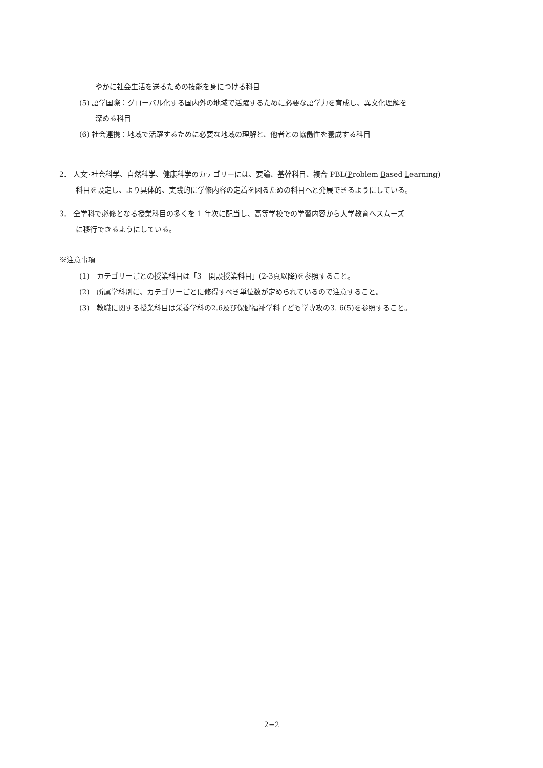やかに社会生活を送るための技能を身につける科目
(5) 語学国際：グローバル化する国内外の地域で活躍するために必要な語学力を育成し、異文化理解を
深める科目
(6) 社会連携：地域で活躍するために必要な地域の理解と、他者との協働性を養成する科目
2.　人文･社会科学、自然科学、健康科学のカテゴリーには、要論、基幹科目、複合 PBL(Problem Based Learning)
科目を設定し、より具体的、実践的に学修内容の定着を図るための科目へと発展できるようにしている。
3.　全学科で必修となる授業科目の多くを 1 年次に配当し、高等学校での学習内容から大学教育へスムーズ
に移行できるようにしている。
※注意事項
(1)　カテゴリーごとの授業科目は「3　開設授業科目」(2-3頁以降)を参照すること。
(2)　所属学科別に、カテゴリーごとに修得すべき単位数が定められているので注意すること。
(3)　教職に関する授業科目は栄養学科の2.6及び保健福祉学科子ども学専攻の3. 6(5)を参照すること。
2−2